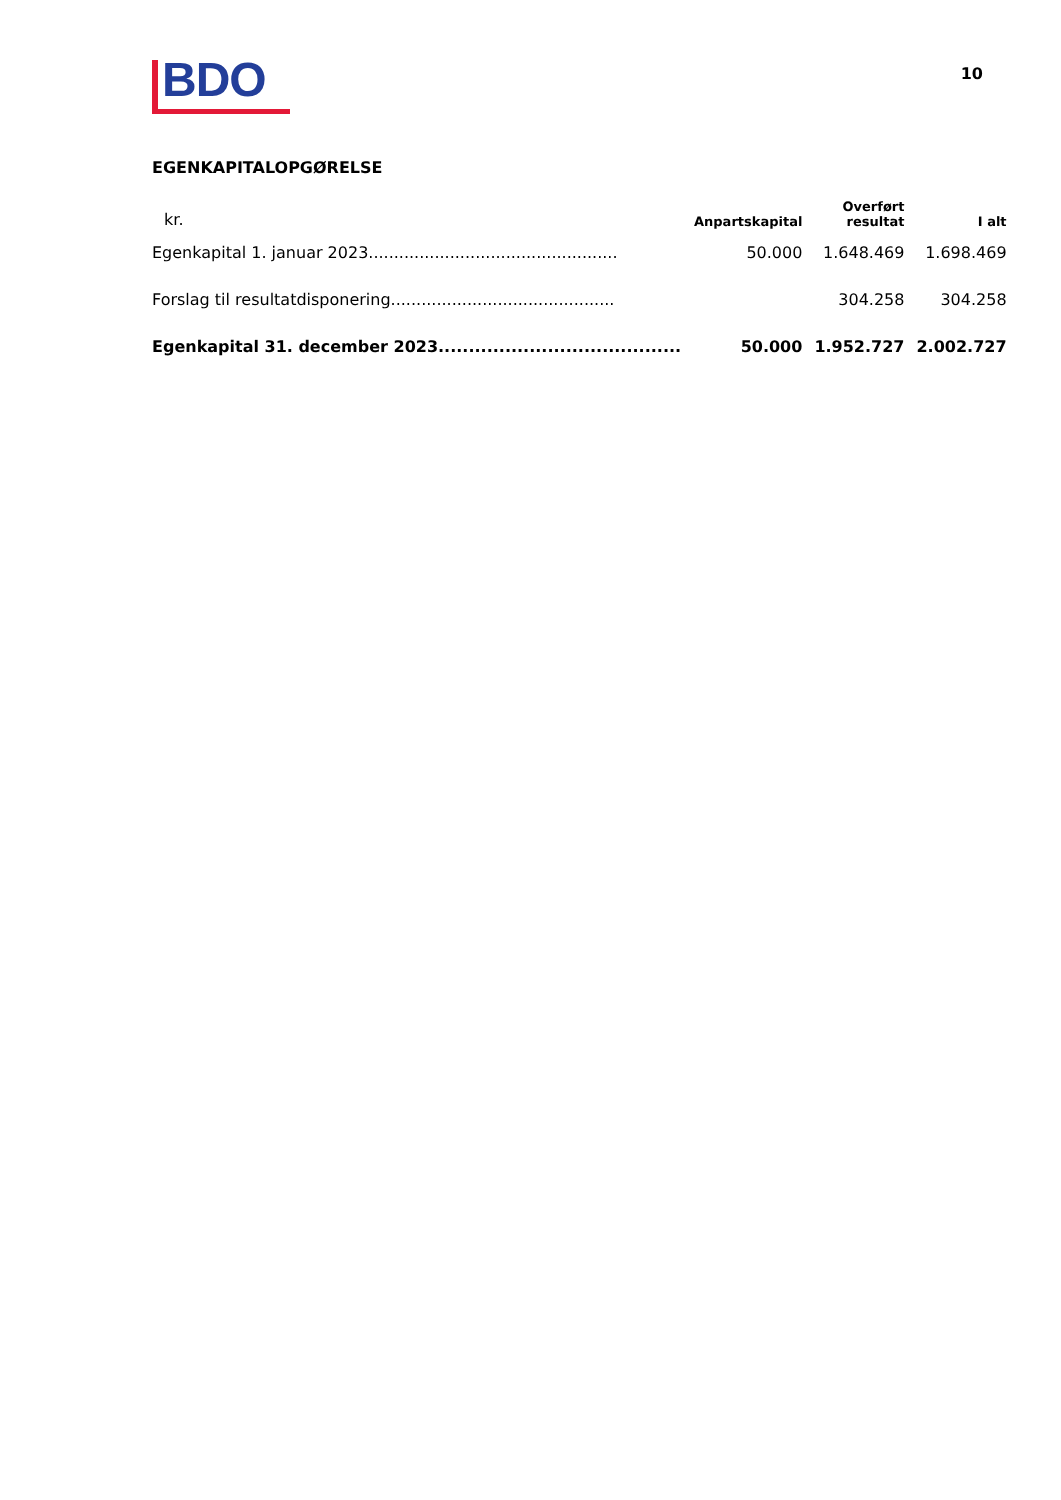BDO
10
EGENKAPITALOPGØRELSE
| kr. | Anpartskapital | Overført resultat | I alt |
| --- | --- | --- | --- |
| Egenkapital 1. januar 2023................................................. | 50.000 | 1.648.469 | 1.698.469 |
| Forslag til resultatdisponering............................................ | | 304.258 | 304.258 |
| Egenkapital 31. december 2023......................................... | 50.000 | 1.952.727 | 2.002.727 |